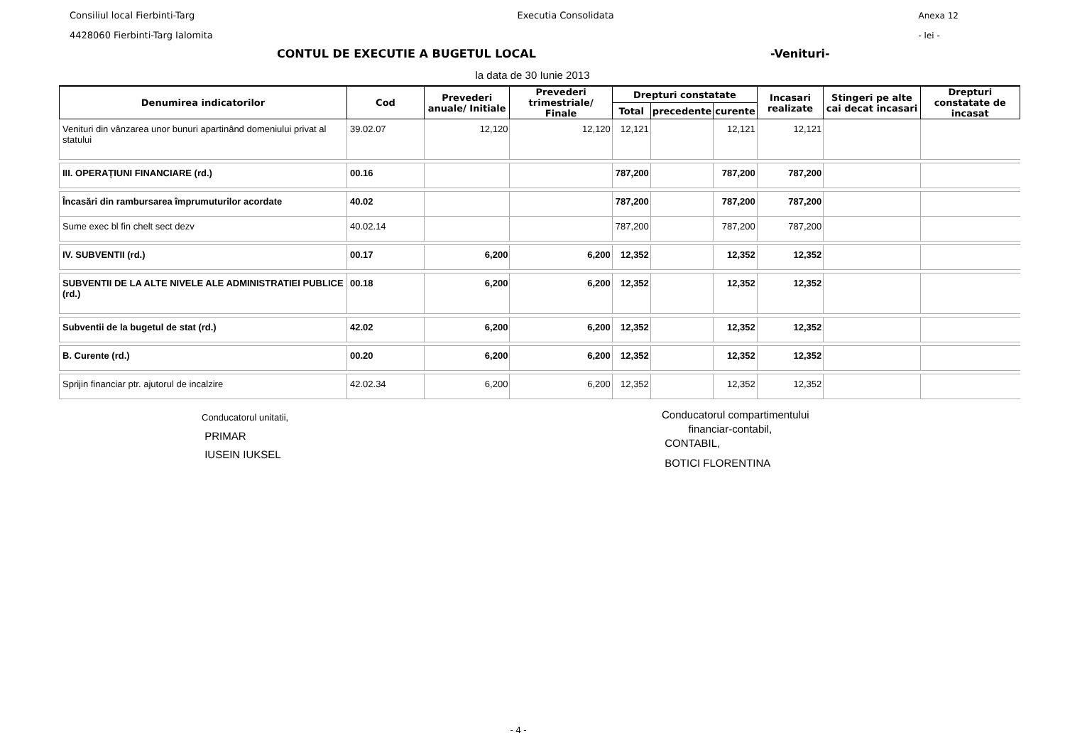Consiliul local Fierbinti-Targ
4428060 Fierbinti-Targ Ialomita
Executia Consolidata Anexa 12
- lei -
CONTUL DE EXECUTIE A BUGETUL LOCAL -Venituri-
la data de 30 Iunie 2013
| Denumirea indicatorilor | Cod | Prevederi anuale/ Initiale | Prevederi trimestriale/ Finale | Drepturi constatate | | | Incasari realizate | Stingeri pe alte cai decat incasari | Drepturi constatate de incasat |
| --- | --- | --- | --- | --- | --- | --- | --- | --- | --- |
| | | | | Total | precedente | curente | | | |
| Venituri din vânzarea unor bunuri apartinând domeniului privat al statului | 39.02.07 | 12,120 | 12,120 | 12,121 | | 12,121 | 12,121 | | |
| III. OPERAȚIUNI FINANCIARE (rd.) | 00.16 | | | 787,200 | | 787,200 | 787,200 | | |
| Încasări din rambursarea împrumuturilor acordate | 40.02 | | | 787,200 | | 787,200 | 787,200 | | |
| Sume exec bl fin chelt sect dezv | 40.02.14 | | | 787,200 | | 787,200 | 787,200 | | |
| IV. SUBVENTII (rd.) | 00.17 | 6,200 | 6,200 | 12,352 | | 12,352 | 12,352 | | |
| SUBVENTII DE LA ALTE NIVELE ALE ADMINISTRATIEI PUBLICE (rd.) | 00.18 | 6,200 | 6,200 | 12,352 | | 12,352 | 12,352 | | |
| Subventii de la bugetul de stat (rd.) | 42.02 | 6,200 | 6,200 | 12,352 | | 12,352 | 12,352 | | |
| B. Curente (rd.) | 00.20 | 6,200 | 6,200 | 12,352 | | 12,352 | 12,352 | | |
| Sprijin financiar ptr. ajutorul de incalzire | 42.02.34 | 6,200 | 6,200 | 12,352 | | 12,352 | 12,352 | | |
Conducatorul unitatii,
PRIMAR
IUSEIN IUKSEL
Conducatorul compartimentului
financiar-contabil,
CONTABIL,
BOTICI FLORENTINA
- 4 -